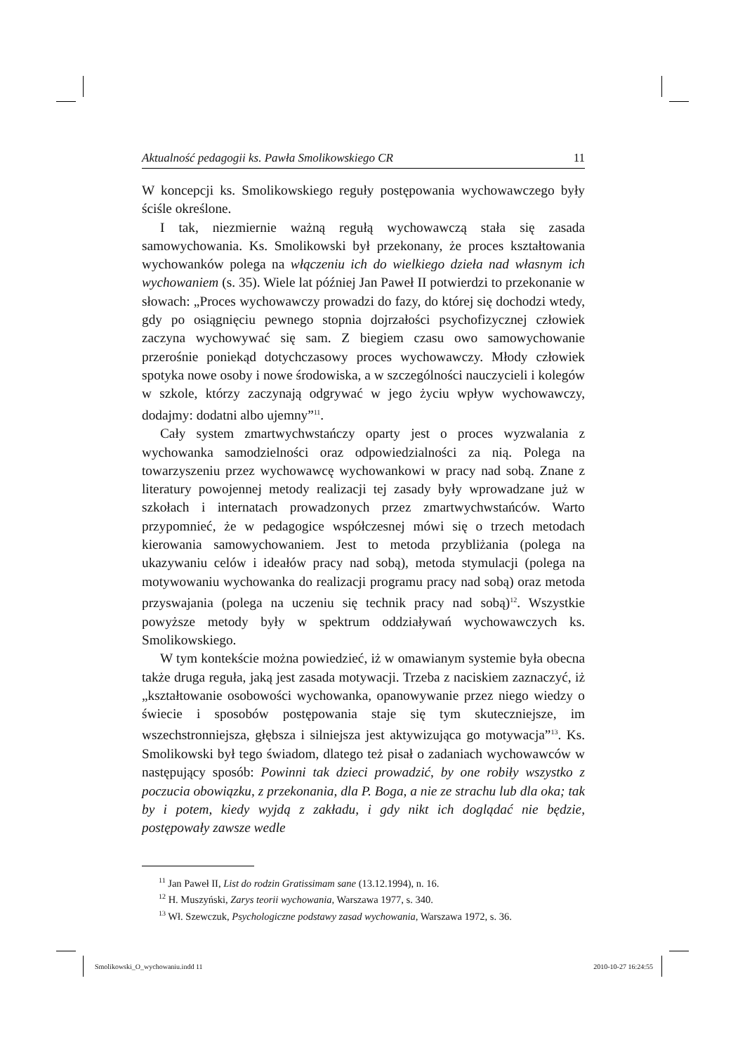Aktualność pedagogii ks. Pawła Smolikowskiego CR 11
W koncepcji ks. Smolikowskiego reguły postępowania wychowawczego były ściśle określone.
I tak, niezmiernie ważną regułą wychowawczą stała się zasada samowychowania. Ks. Smolikowski był przekonany, że proces kształtowania wychowanków polega na włączeniu ich do wielkiego dzieła nad własnym ich wychowaniem (s. 35). Wiele lat później Jan Paweł II potwierdzi to przekonanie w słowach: „Proces wychowawczy prowadzi do fazy, do której się dochodzi wtedy, gdy po osiągnięciu pewnego stopnia dojrzałości psychofizycznej człowiek zaczyna wychowywać się sam. Z biegiem czasu owo samowychowanie przerośnie poniekąd dotychczasowy proces wychowawczy. Młody człowiek spotyka nowe osoby i nowe środowiska, a w szczególności nauczycieli i kolegów w szkole, którzy zaczynają odgrywać w jego życiu wpływ wychowawczy, dodajmy: dodatni albo ujemny”<sup>11</sup>.
Cały system zmartwychwstańczy oparty jest o proces wyzwalania z wychowanka samodzielności oraz odpowiedzialności za nią. Polega na towarzyszeniu przez wychowawcę wychowankowi w pracy nad sobą. Znane z literatury powojennej metody realizacji tej zasady były wprowadzane już w szkołach i internatach prowadzonych przez zmartwychwstańców. Warto przypomnieć, że w pedagogice współczesnej mówi się o trzech metodach kierowania samowychowaniem. Jest to metoda przybliżania (polega na ukazywaniu celów i ideałów pracy nad sobą), metoda stymulacji (polega na motywowaniu wychowanka do realizacji programu pracy nad sobą) oraz metoda przyswajania (polega na uczeniu się technik pracy nad sobą)<sup>12</sup>. Wszystkie powyższe metody były w spektrum oddziaływań wychowawczych ks. Smolikowskiego.
W tym kontekście można powiedzieć, iż w omawianym systemie była obecna także druga reguła, jaką jest zasada motywacji. Trzeba z naciskiem zaznaczyć, iż „kształtowanie osobowości wychowanka, opanowywanie przez niego wiedzy o świecie i sposobów postępowania staje się tym skuteczniejsze, im wszechstronniejsza, głębsza i silniejsza jest aktywizująca go motywacja”<sup>13</sup>. Ks. Smolikowski był tego świadom, dlatego też pisał o zadaniach wychowawców w następujący sposób: Powinni tak dzieci prowadzić, by one robiły wszystko z poczucia obowiązku, z przekonania, dla P. Boga, a nie ze strachu lub dla oka; tak by i potem, kiedy wyjdą z zakładu, i gdy nikt ich doglądać nie będzie, postępowały zawsze wedle
<sup>11</sup> Jan Paweł II, List do rodzin Gratissimam sane (13.12.1994), n. 16.
<sup>12</sup> H. Muszyński, Zarys teorii wychowania, Warszawa 1977, s. 340.
<sup>13</sup> Wł. Szewczuk, Psychologiczne podstawy zasad wychowania, Warszawa 1972, s. 36.
Smolikowski_O_wychowaniu.indd 11 2010-10-27 16:24:55